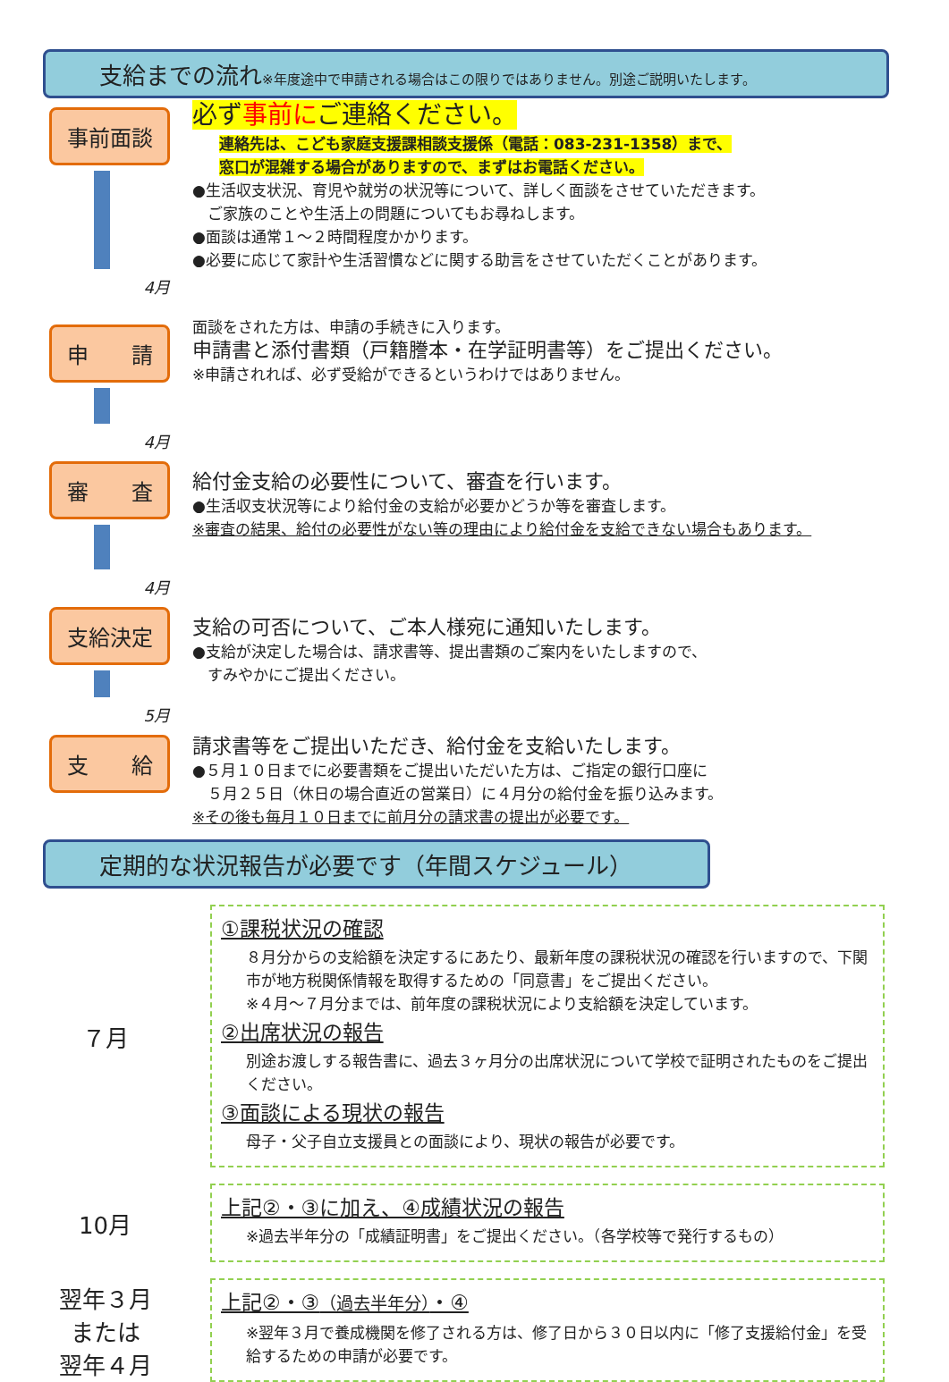支給までの流れ※年度途中で申請される場合はこの限りではありません。別途ご説明いたします。
事前面談
4月
必ず事前にご連絡ください。
連絡先は、こども家庭支援課相談支援係（電話：083-231-1358）まで、
窓口が混雑する場合がありますので、まずはお電話ください。
●生活収支状況、育児や就労の状況等について、詳しく面談をさせていただきます。
　ご家族のことや生活上の問題についてもお尋ねします。
●面談は通常１～２時間程度かかります。
●必要に応じて家計や生活習慣などに関する助言をさせていただくことがあります。
申　　請
4月
面談をされた方は、申請の手続きに入ります。
申請書と添付書類（戸籍謄本・在学証明書等）をご提出ください。
※申請されれば、必ず受給ができるというわけではありません。
審　　査
4月
給付金支給の必要性について、審査を行います。
●生活収支状況等により給付金の支給が必要かどうか等を審査します。
※審査の結果、給付の必要性がない等の理由により給付金を支給できない場合もあります。
支給決定
5月
支給の可否について、ご本人様宛に通知いたします。
●支給が決定した場合は、請求書等、提出書類のご案内をいたしますので、
　すみやかにご提出ください。
支　　給
請求書等をご提出いただき、給付金を支給いたします。
●５月１０日までに必要書類をご提出いただいた方は、ご指定の銀行口座に
　５月２５日（休日の場合直近の営業日）に４月分の給付金を振り込みます。
※その後も毎月１０日までに前月分の請求書の提出が必要です。
定期的な状況報告が必要です（年間スケジュール）
７月
①課税状況の確認
８月分からの支給額を決定するにあたり、最新年度の課税状況の確認を行いますので、下関市が地方税関係情報を取得するための「同意書」をご提出ください。
※４月～７月分までは、前年度の課税状況により支給額を決定しています。
②出席状況の報告
別途お渡しする報告書に、過去３ヶ月分の出席状況について学校で証明されたものをご提出ください。
③面談による現状の報告
母子・父子自立支援員との面談により、現状の報告が必要です。
10月
上記②・③に加え、④成績状況の報告
※過去半年分の「成績証明書」をご提出ください。（各学校等で発行するもの）
翌年３月
または
翌年４月
上記②・③（過去半年分）・④
※翌年３月で養成機関を修了される方は、修了日から３０日以内に「修了支援給付金」を受給するための申請が必要です。